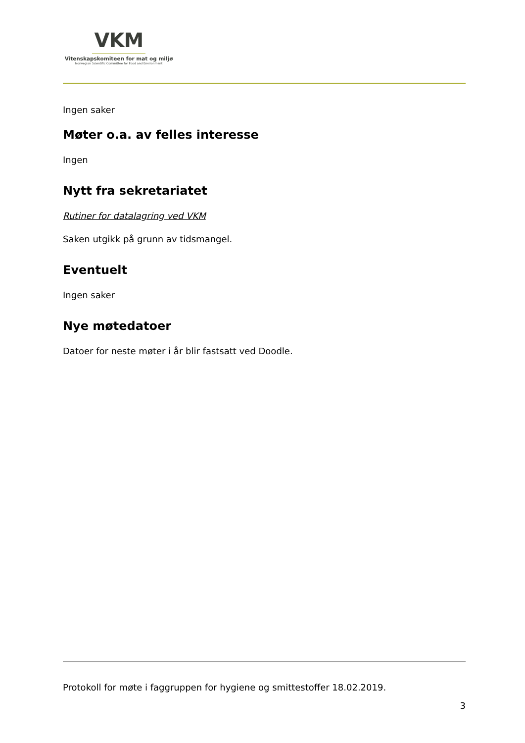VKM
Vitenskapskomiteen for mat og miljø
Norwegian Scientific Committee for Food and Environment
Ingen saker
Møter o.a. av felles interesse
Ingen
Nytt fra sekretariatet
Rutiner for datalagring ved VKM
Saken utgikk på grunn av tidsmangel.
Eventuelt
Ingen saker
Nye møtedatoer
Datoer for neste møter i år blir fastsatt ved Doodle.
Protokoll for møte i faggruppen for hygiene og smittestoffer 18.02.2019.
3